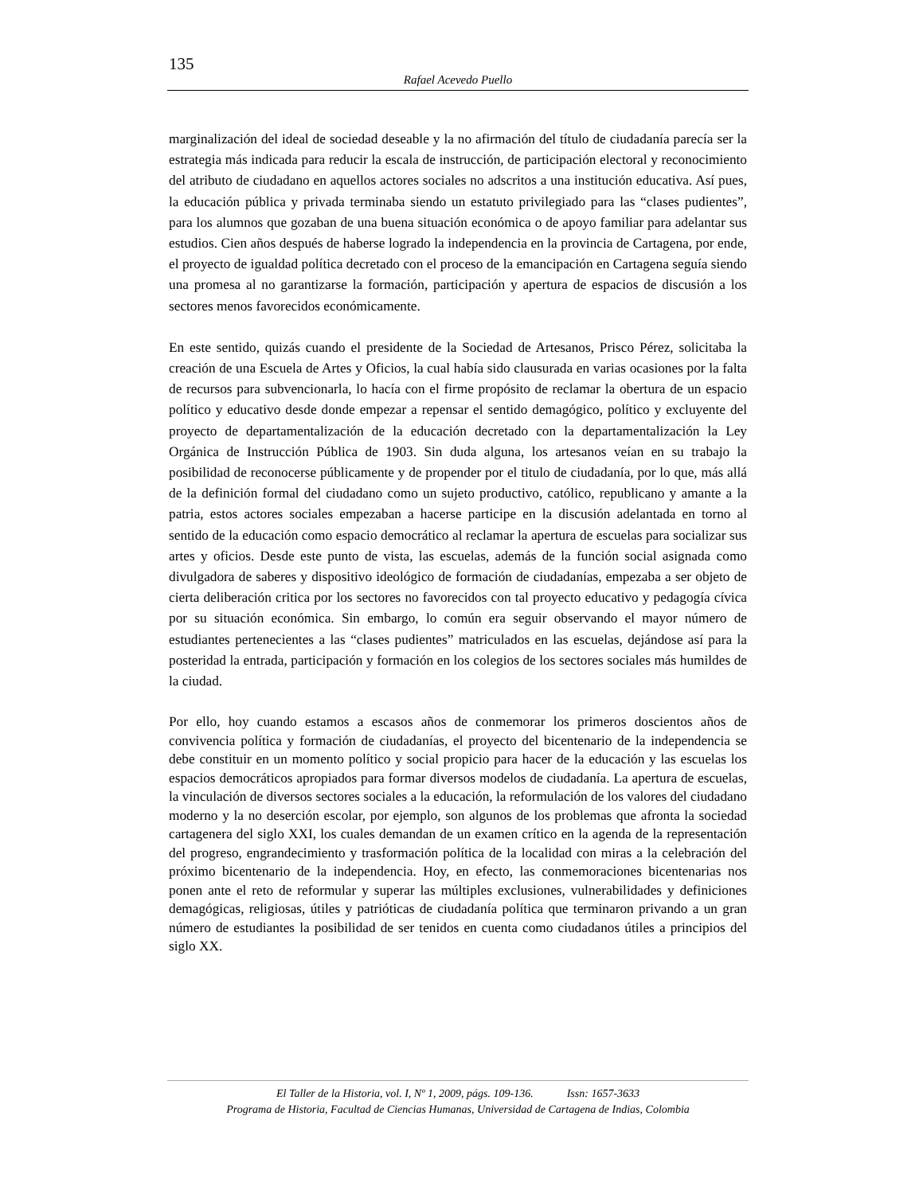135
Rafael Acevedo Puello
marginalización del ideal de sociedad deseable y la no afirmación del título de ciudadanía parecía ser la estrategia más indicada para reducir la escala de instrucción, de participación electoral y reconocimiento del atributo de ciudadano en aquellos actores sociales no adscritos a una institución educativa. Así pues, la educación pública y privada terminaba siendo un estatuto privilegiado para las “clases pudientes”, para los alumnos que gozaban de una buena situación económica o de apoyo familiar para adelantar sus estudios. Cien años después de haberse logrado la independencia en la provincia de Cartagena, por ende, el proyecto de igualdad política decretado con el proceso de la emancipación en Cartagena seguía siendo una promesa al no garantizarse la formación, participación y apertura de espacios de discusión a los sectores menos favorecidos económicamente.
En este sentido, quizás cuando el presidente de la Sociedad de Artesanos, Prisco Pérez, solicitaba la creación de una Escuela de Artes y Oficios, la cual había sido clausurada en varias ocasiones por la falta de recursos para subvencionarla, lo hacía con el firme propósito de reclamar la obertura de un espacio político y educativo desde donde empezar a repensar el sentido demagógico, político y excluyente del proyecto de departamentalización de la educación decretado con la departamentalización la Ley Orgánica de Instrucción Pública de 1903. Sin duda alguna, los artesanos veían en su trabajo la posibilidad de reconocerse públicamente y de propender por el titulo de ciudadanía, por lo que, más allá de la definición formal del ciudadano como un sujeto productivo, católico, republicano y amante a la patria, estos actores sociales empezaban a hacerse participe en la discusión adelantada en torno al sentido de la educación como espacio democrático al reclamar la apertura de escuelas para socializar sus artes y oficios. Desde este punto de vista, las escuelas, además de la función social asignada como divulgadora de saberes y dispositivo ideológico de formación de ciudadanías, empezaba a ser objeto de cierta deliberación critica por los sectores no favorecidos con tal proyecto educativo y pedagogía cívica por su situación económica. Sin embargo, lo común era seguir observando el mayor número de estudiantes pertenecientes a las “clases pudientes” matriculados en las escuelas, dejándose así para la posteridad la entrada, participación y formación en los colegios de los sectores sociales más humildes de la ciudad.
Por ello, hoy cuando estamos a escasos años de conmemorar los primeros doscientos años de convivencia política y formación de ciudadanías, el proyecto del bicentenario de la independencia se debe constituir en un momento político y social propicio para hacer de la educación y las escuelas los espacios democráticos apropiados para formar diversos modelos de ciudadanía. La apertura de escuelas, la vinculación de diversos sectores sociales a la educación, la reformulación de los valores del ciudadano moderno y la no deserción escolar, por ejemplo, son algunos de los problemas que afronta la sociedad cartagenera del siglo XXI, los cuales demandan de un examen crítico en la agenda de la representación del progreso, engrandecimiento y trasformación política de la localidad con miras a la celebración del próximo bicentenario de la independencia. Hoy, en efecto, las conmemoraciones bicentenarias nos ponen ante el reto de reformular y superar las múltiples exclusiones, vulnerabilidades y definiciones demagógicas, religiosas, útiles y patrióticas de ciudadanía política que terminaron privando a un gran número de estudiantes la posibilidad de ser tenidos en cuenta como ciudadanos útiles a principios del siglo XX.
El Taller de la Historia, vol. I, Nº 1, 2009, págs. 109-136. Issn: 1657-3633
Programa de Historia, Facultad de Ciencias Humanas, Universidad de Cartagena de Indias, Colombia